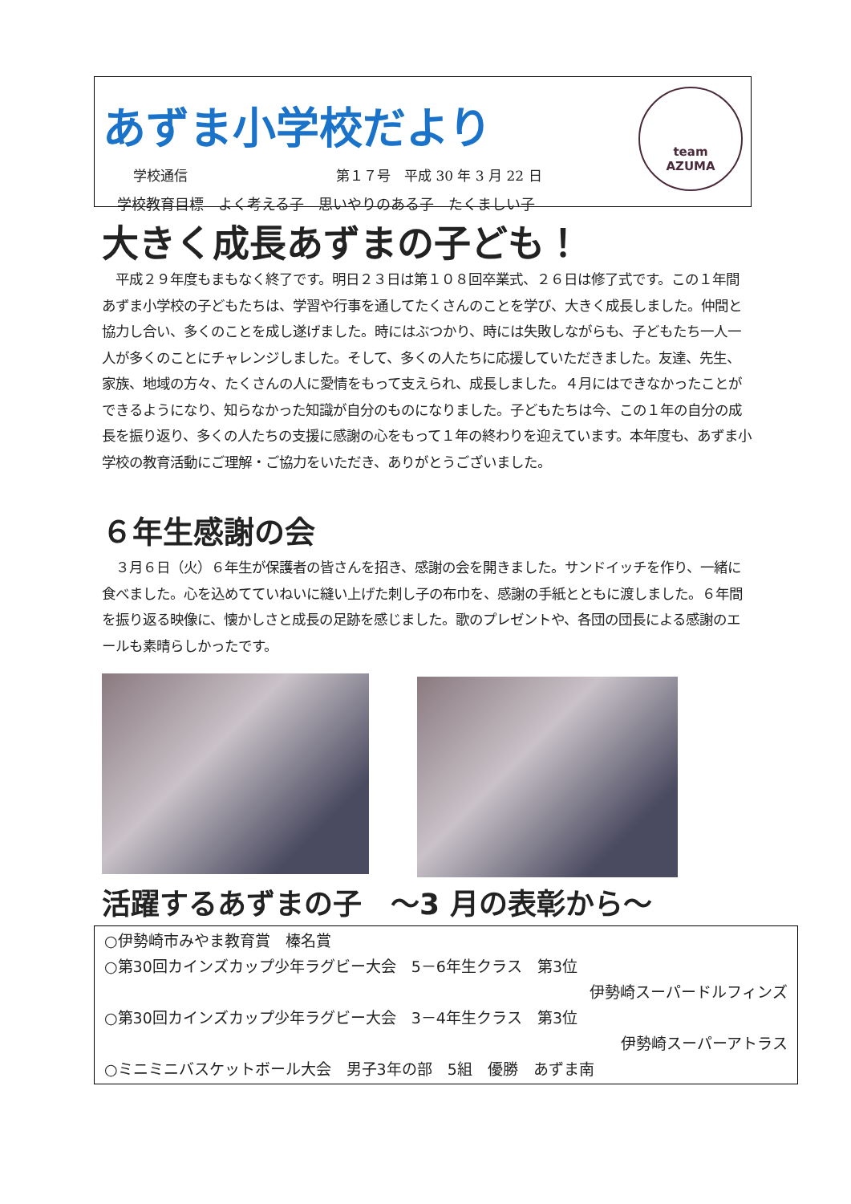あずま小学校だより
学校通信 第１７号　平成 30 年 3 月 22 日
学校教育目標　よく考える子　思いやりのある子　たくましい子
team
AZUMA
大きく成長あずまの子ども！
　平成２９年度もまもなく終了です。明日２３日は第１０８回卒業式、２６日は修了式です。この１年間あずま小学校の子どもたちは、学習や行事を通してたくさんのことを学び、大きく成長しました。仲間と協力し合い、多くのことを成し遂げました。時にはぶつかり、時には失敗しながらも、子どもたち一人一人が多くのことにチャレンジしました。そして、多くの人たちに応援していただきました。友達、先生、家族、地域の方々、たくさんの人に愛情をもって支えられ、成長しました。４月にはできなかったことができるようになり、知らなかった知識が自分のものになりました。子どもたちは今、この１年の自分の成長を振り返り、多くの人たちの支援に感謝の心をもって１年の終わりを迎えています。本年度も、あずま小学校の教育活動にご理解・ご協力をいただき、ありがとうございました。
６年生感謝の会
　３月６日（火）６年生が保護者の皆さんを招き、感謝の会を開きました。サンドイッチを作り、一緒に食べました。心を込めてていねいに縫い上げた刺し子の布巾を、感謝の手紙とともに渡しました。６年間を振り返る映像に、懐かしさと成長の足跡を感じました。歌のプレゼントや、各団の団長による感謝のエールも素晴らしかったです。
活躍するあずまの子　～3 月の表彰から～
○伊勢崎市みやま教育賞　榛名賞
○第30回カインズカップ少年ラグビー大会　5－6年生クラス　第3位
伊勢崎スーパードルフィンズ
○第30回カインズカップ少年ラグビー大会　3－4年生クラス　第3位
伊勢崎スーパーアトラス
○ミニミニバスケットボール大会　男子3年の部　5組　優勝　あずま南